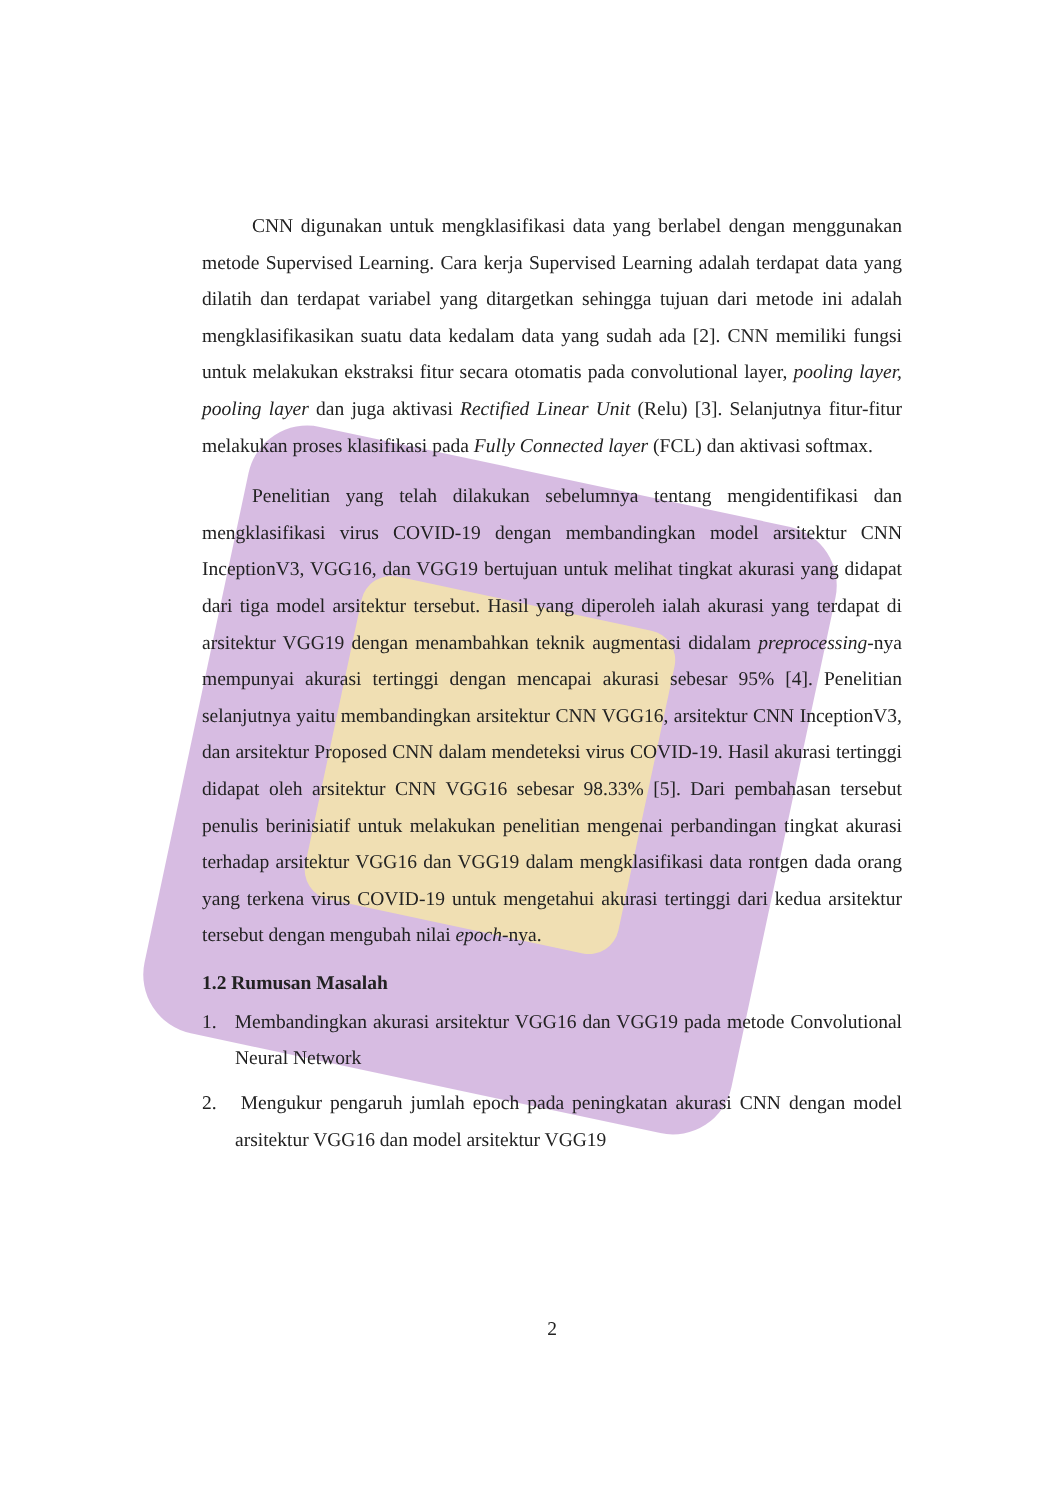CNN digunakan untuk mengklasifikasi data yang berlabel dengan menggunakan metode Supervised Learning. Cara kerja Supervised Learning adalah terdapat data yang dilatih dan terdapat variabel yang ditargetkan sehingga tujuan dari metode ini adalah mengklasifikasikan suatu data kedalam data yang sudah ada [2]. CNN memiliki fungsi untuk melakukan ekstraksi fitur secara otomatis pada convolutional layer, pooling layer, pooling layer dan juga aktivasi Rectified Linear Unit (Relu) [3]. Selanjutnya fitur-fitur melakukan proses klasifikasi pada Fully Connected layer (FCL) dan aktivasi softmax.
Penelitian yang telah dilakukan sebelumnya tentang mengidentifikasi dan mengklasifikasi virus COVID-19 dengan membandingkan model arsitektur CNN InceptionV3, VGG16, dan VGG19 bertujuan untuk melihat tingkat akurasi yang didapat dari tiga model arsitektur tersebut. Hasil yang diperoleh ialah akurasi yang terdapat di arsitektur VGG19 dengan menambahkan teknik augmentasi didalam preprocessing-nya mempunyai akurasi tertinggi dengan mencapai akurasi sebesar 95% [4]. Penelitian selanjutnya yaitu membandingkan arsitektur CNN VGG16, arsitektur CNN InceptionV3, dan arsitektur Proposed CNN dalam mendeteksi virus COVID-19. Hasil akurasi tertinggi didapat oleh arsitektur CNN VGG16 sebesar 98.33% [5]. Dari pembahasan tersebut penulis berinisiatif untuk melakukan penelitian mengenai perbandingan tingkat akurasi terhadap arsitektur VGG16 dan VGG19 dalam mengklasifikasi data rontgen dada orang yang terkena virus COVID-19 untuk mengetahui akurasi tertinggi dari kedua arsitektur tersebut dengan mengubah nilai epoch-nya.
1.2 Rumusan Masalah
1. Membandingkan akurasi arsitektur VGG16 dan VGG19 pada metode Convolutional Neural Network
2. Mengukur pengaruh jumlah epoch pada peningkatan akurasi CNN dengan model arsitektur VGG16 dan model arsitektur VGG19
2